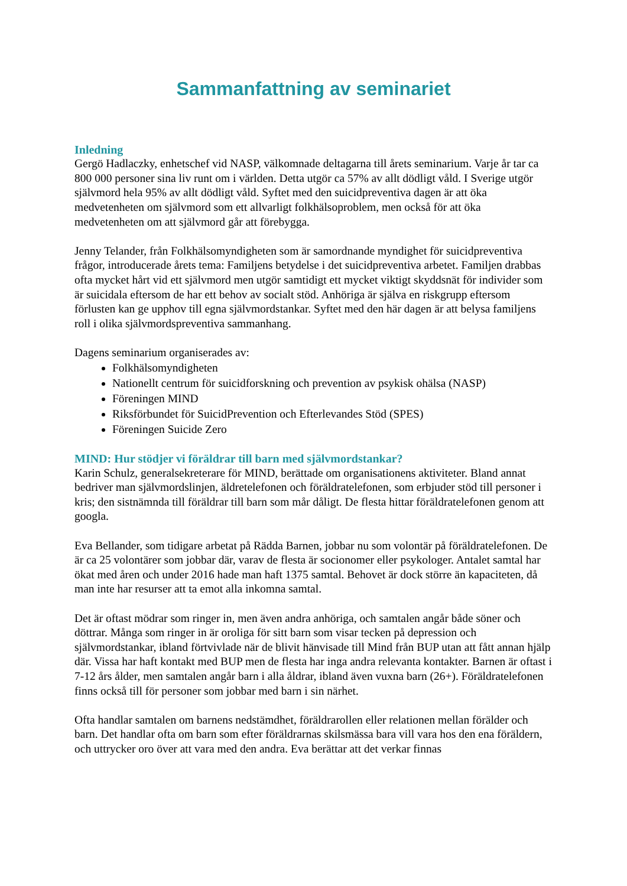Sammanfattning av seminariet
Inledning
Gergö Hadlaczky, enhetschef vid NASP, välkomnade deltagarna till årets seminarium. Varje år tar ca 800 000 personer sina liv runt om i världen. Detta utgör ca 57% av allt dödligt våld. I Sverige utgör självmord hela 95% av allt dödligt våld. Syftet med den suicidpreventiva dagen är att öka medvetenheten om självmord som ett allvarligt folkhälsoproblem, men också för att öka medvetenheten om att självmord går att förebygga.
Jenny Telander, från Folkhälsomyndigheten som är samordnande myndighet för suicidpreventiva frågor, introducerade årets tema: Familjens betydelse i det suicidpreventiva arbetet. Familjen drabbas ofta mycket hårt vid ett självmord men utgör samtidigt ett mycket viktigt skyddsnät för individer som är suicidala eftersom de har ett behov av socialt stöd. Anhöriga är själva en riskgrupp eftersom förlusten kan ge upphov till egna självmordstankar. Syftet med den här dagen är att belysa familjens roll i olika självmordspreventiva sammanhang.
Dagens seminarium organiserades av:
Folkhälsomyndigheten
Nationellt centrum för suicidforskning och prevention av psykisk ohälsa (NASP)
Föreningen MIND
Riksförbundet för SuicidPrevention och Efterlevandes Stöd (SPES)
Föreningen Suicide Zero
MIND: Hur stödjer vi föräldrar till barn med självmordstankar?
Karin Schulz, generalsekreterare för MIND, berättade om organisationens aktiviteter. Bland annat bedriver man självmordslinjen, äldretelefonen och föräldratelefonen, som erbjuder stöd till personer i kris; den sistnämnda till föräldrar till barn som mår dåligt. De flesta hittar föräldratelefonen genom att googla.
Eva Bellander, som tidigare arbetat på Rädda Barnen, jobbar nu som volontär på föräldratelefonen. De är ca 25 volontärer som jobbar där, varav de flesta är socionomer eller psykologer. Antalet samtal har ökat med åren och under 2016 hade man haft 1375 samtal. Behovet är dock större än kapaciteten, då man inte har resurser att ta emot alla inkomna samtal.
Det är oftast mödrar som ringer in, men även andra anhöriga, och samtalen angår både söner och döttrar. Många som ringer in är oroliga för sitt barn som visar tecken på depression och självmordstankar, ibland förtvivlade när de blivit hänvisade till Mind från BUP utan att fått annan hjälp där. Vissa har haft kontakt med BUP men de flesta har inga andra relevanta kontakter. Barnen är oftast i 7-12 års ålder, men samtalen angår barn i alla åldrar, ibland även vuxna barn (26+). Föräldratelefonen finns också till för personer som jobbar med barn i sin närhet.
Ofta handlar samtalen om barnens nedstämdhet, föräldrarollen eller relationen mellan förälder och barn. Det handlar ofta om barn som efter föräldrarnas skilsmässa bara vill vara hos den ena föräldern, och uttrycker oro över att vara med den andra. Eva berättar att det verkar finnas